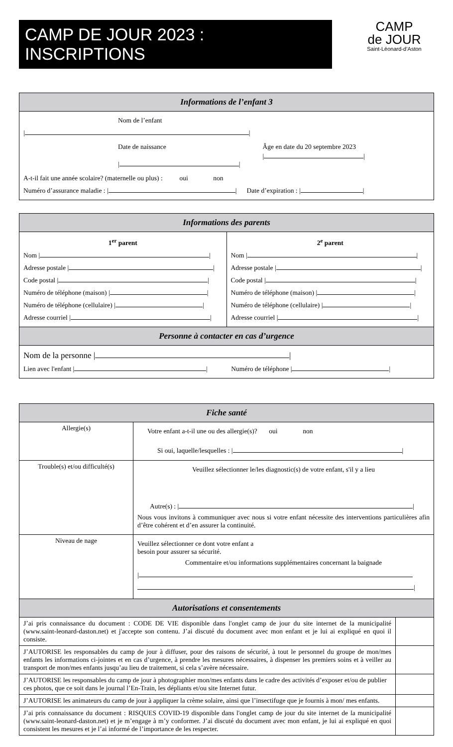CAMP DE JOUR 2023 : INSCRIPTIONS
CAMP
de JOUR
Saint-Léonard-d’Aston
| Informations de l’enfant 3 |
| --- |
| Nom de l’enfant / / Date de naissance / / Âge en date du 20 septembre 2023 / / A-t-il fait une année scolaire? (maternelle ou plus) : oui non Numéro d’assurance maladie : / / Date d’expiration : / / |
| Informations des parents | |
| --- | --- |
| 1<sup>er</sup> parent Nom / / Adresse postale / / Code postal / / Numéro de téléphone (maison) / / Numéro de téléphone (cellulaire) / / Adresse courriel / / | 2<sup>e</sup> parent Nom / / Adresse postale / / Code postal / / Numéro de téléphone (maison) / / Numéro de téléphone (cellulaire) / / Adresse courriel / / |
| Personne à contacter en cas d’urgence | |
| Nom de la personne / / Lien avec l'enfant / / Numéro de téléphone / / | |
| Fiche santé | | |
| --- | --- | --- |
| Allergie(s) | Votre enfant a-t-il une ou des allergie(s)? oui non Si oui, laquelle/lesquelles : / / | |
| Trouble(s) et/ou difficulté(s) | Veuillez sélectionner le/les diagnostic(s) de votre enfant, s'il y a lieu Autre(s) : / / Nous vous invitons à communiquer avec nous si votre enfant nécessite des interventions particulières afin d’être cohérent et d’en assurer la continuité. | |
| Niveau de nage | Veuillez sélectionner ce dont votre enfant a besoin pour assurer sa sécurité. Commentaire et/ou informations supplémentaires concernant la baignade / / | |
| Autorisations et consentements | | |
| J’ai pris connaissance du document : CODE DE VIE disponible dans l'onglet camp de jour du site internet de la municipalité (www.saint-leonard-daston.net) et j'accepte son contenu. J’ai discuté du document avec mon enfant et je lui ai expliqué en quoi il consiste. | | |
| J’AUTORISE les responsables du camp de jour à diffuser, pour des raisons de sécurité, à tout le personnel du groupe de mon/mes enfants les informations ci-jointes et en cas d’urgence, à prendre les mesures nécessaires, à dispenser les premiers soins et à veiller au transport de mon/mes enfants jusqu’au lieu de traitement, si cela s’avère nécessaire. | | |
| J’AUTORISE les responsables du camp de jour à photographier mon/mes enfants dans le cadre des activités d’exposer et/ou de publier ces photos, que ce soit dans le journal l’En-Train, les dépliants et/ou site Internet futur. | | |
| J’AUTORISE les animateurs du camp de jour à appliquer la crème solaire, ainsi que l’insectifuge que je fournis à mon/ mes enfants. | | |
| J’ai pris connaissance du document : RISQUES COVID-19 disponible dans l'onglet camp de jour du site internet de la municipalité (www.saint-leonard-daston.net) et je m’engage à m’y conformer. J’ai discuté du document avec mon enfant, je lui ai expliqué en quoi consistent les mesures et je l’ai informé de l’importance de les respecter. | | |